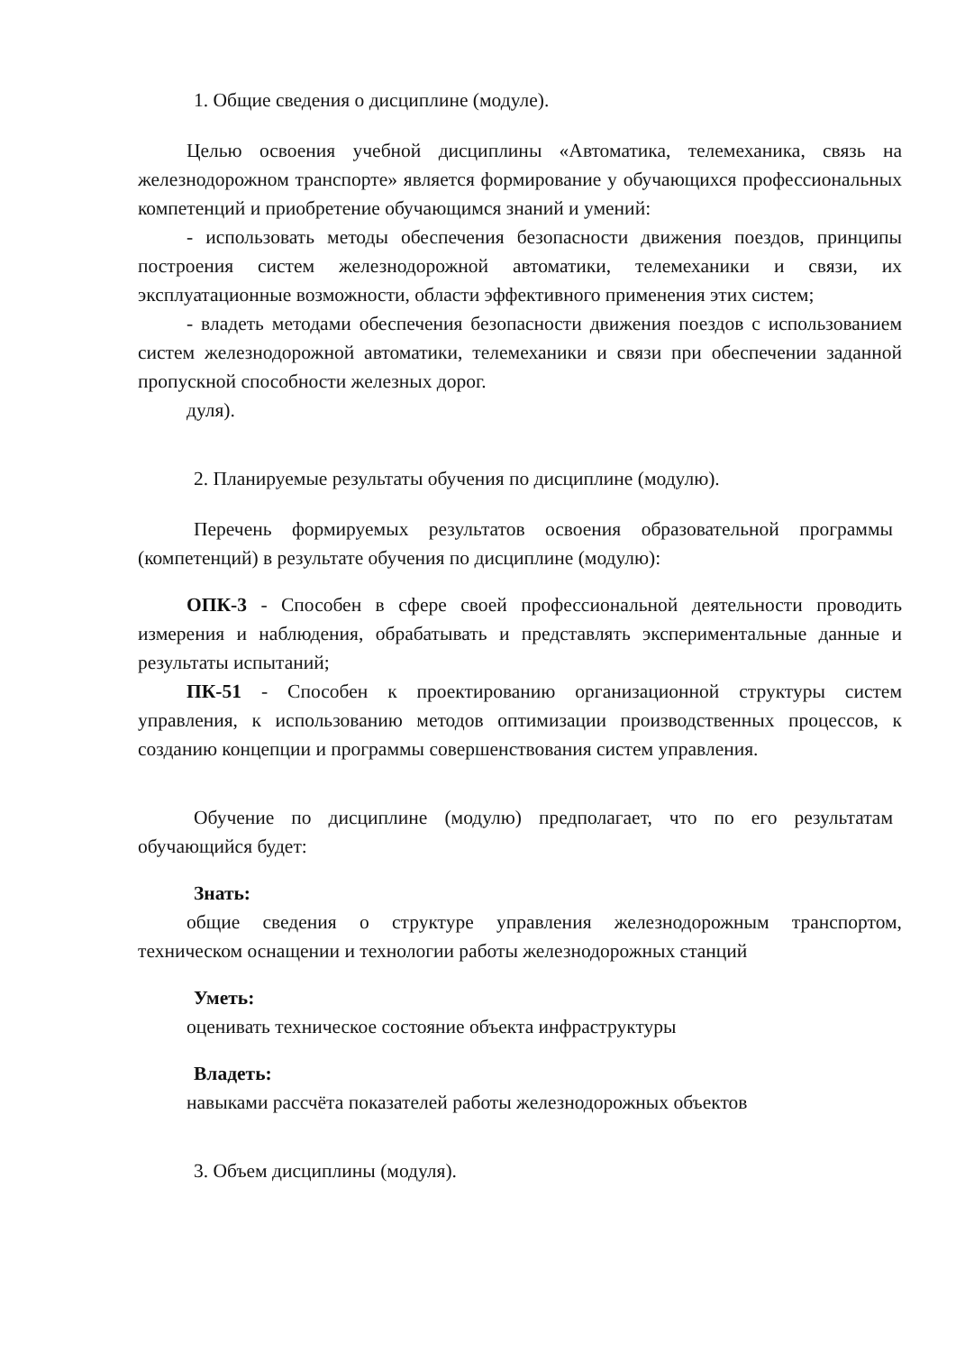1. Общие сведения о дисциплине (модуле).
Целью освоения учебной дисциплины «Автоматика, телемеханика, связь на железнодорожном транспорте» является формирование у обучающихся профессиональных компетенций и приобретение обучающимся знаний и умений:
- использовать методы обеспечения безопасности движения поездов, принципы построения систем железнодорожной автоматики, телемеханики и связи, их эксплуатационные возможности, области эффективного применения этих систем;
- владеть методами обеспечения безопасности движения поездов с использованием систем железнодорожной автоматики, телемеханики и связи при обеспечении заданной пропускной способности железных дорог.
дуля).
2. Планируемые результаты обучения по дисциплине (модулю).
Перечень формируемых результатов освоения образовательной программы (компетенций) в результате обучения по дисциплине (модулю):
ОПК-3 - Способен в сфере своей профессиональной деятельности проводить измерения и наблюдения, обрабатывать и представлять экспериментальные данные и результаты испытаний;
ПК-51 - Способен к проектированию организационной структуры систем управления, к использованию методов оптимизации производственных процессов, к созданию концепции и программы совершенствования систем управления.
Обучение по дисциплине (модулю) предполагает, что по его результатам обучающийся будет:
Знать:
общие сведения о структуре управления железнодорожным транспортом, техническом оснащении и технологии работы железнодорожных станций
Уметь:
оценивать техническое состояние объекта инфраструктуры
Владеть:
навыками рассчёта показателей работы железнодорожных объектов
3. Объем дисциплины (модуля).